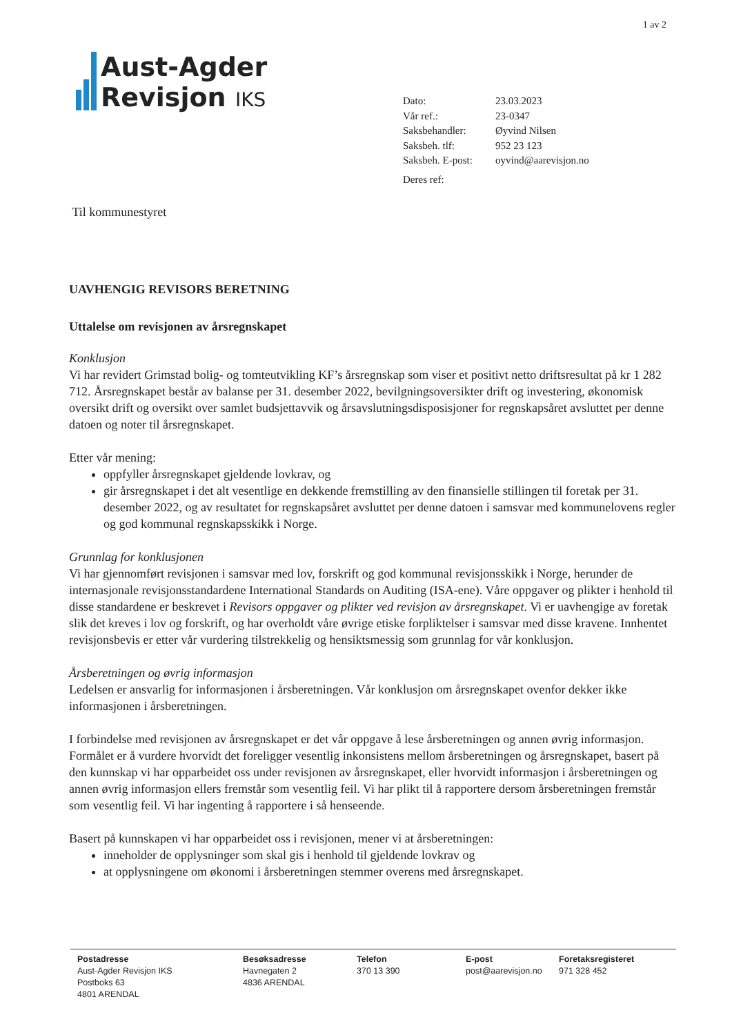1 av 2
Aust-Agder
Revisjon IKS
| Dato: | 23.03.2023 |
| Vår ref.: | 23-0347 |
| Saksbehandler: | Øyvind Nilsen |
| Saksbeh. tlf: | 952 23 123 |
| Saksbeh. E-post: | oyvind@aarevisjon.no |
| Deres ref: | |
Til kommunestyret
UAVHENGIG REVISORS BERETNING
Uttalelse om revisjonen av årsregnskapet
Konklusjon
Vi har revidert Grimstad bolig- og tomteutvikling KF’s årsregnskap som viser et positivt netto driftsresultat på kr 1 282 712. Årsregnskapet består av balanse per 31. desember 2022, bevilgningsoversikter drift og investering, økonomisk oversikt drift og oversikt over samlet budsjettavvik og årsavslutningsdisposisjoner for regnskapsåret avsluttet per denne datoen og noter til årsregnskapet.
Etter vår mening:
oppfyller årsregnskapet gjeldende lovkrav, og
gir årsregnskapet i det alt vesentlige en dekkende fremstilling av den finansielle stillingen til foretak per 31. desember 2022, og av resultatet for regnskapsåret avsluttet per denne datoen i samsvar med kommunelovens regler og god kommunal regnskapsskikk i Norge.
Grunnlag for konklusjonen
Vi har gjennomført revisjonen i samsvar med lov, forskrift og god kommunal revisjonsskikk i Norge, herunder de internasjonale revisjonsstandardene International Standards on Auditing (ISA-ene). Våre oppgaver og plikter i henhold til disse standardene er beskrevet i Revisors oppgaver og plikter ved revisjon av årsregnskapet. Vi er uavhengige av foretak slik det kreves i lov og forskrift, og har overholdt våre øvrige etiske forpliktelser i samsvar med disse kravene. Innhentet revisjonsbevis er etter vår vurdering tilstrekkelig og hensiktsmessig som grunnlag for vår konklusjon.
Årsberetningen og øvrig informasjon
Ledelsen er ansvarlig for informasjonen i årsberetningen. Vår konklusjon om årsregnskapet ovenfor dekker ikke informasjonen i årsberetningen.
I forbindelse med revisjonen av årsregnskapet er det vår oppgave å lese årsberetningen og annen øvrig informasjon. Formålet er å vurdere hvorvidt det foreligger vesentlig inkonsistens mellom årsberetningen og årsregnskapet, basert på den kunnskap vi har opparbeidet oss under revisjonen av årsregnskapet, eller hvorvidt informasjon i årsberetningen og annen øvrig informasjon ellers fremstår som vesentlig feil. Vi har plikt til å rapportere dersom årsberetningen fremstår som vesentlig feil. Vi har ingenting å rapportere i så henseende.
Basert på kunnskapen vi har opparbeidet oss i revisjonen, mener vi at årsberetningen:
inneholder de opplysninger som skal gis i henhold til gjeldende lovkrav og
at opplysningene om økonomi i årsberetningen stemmer overens med årsregnskapet.
Postadresse
Aust-Agder Revisjon IKS
Postboks 63
4801 ARENDAL
Besøksadresse
Havnegaten 2
4836 ARENDAL
Telefon
370 13 390
E-post
post@aarevisjon.no
Foretaksregisteret
971 328 452